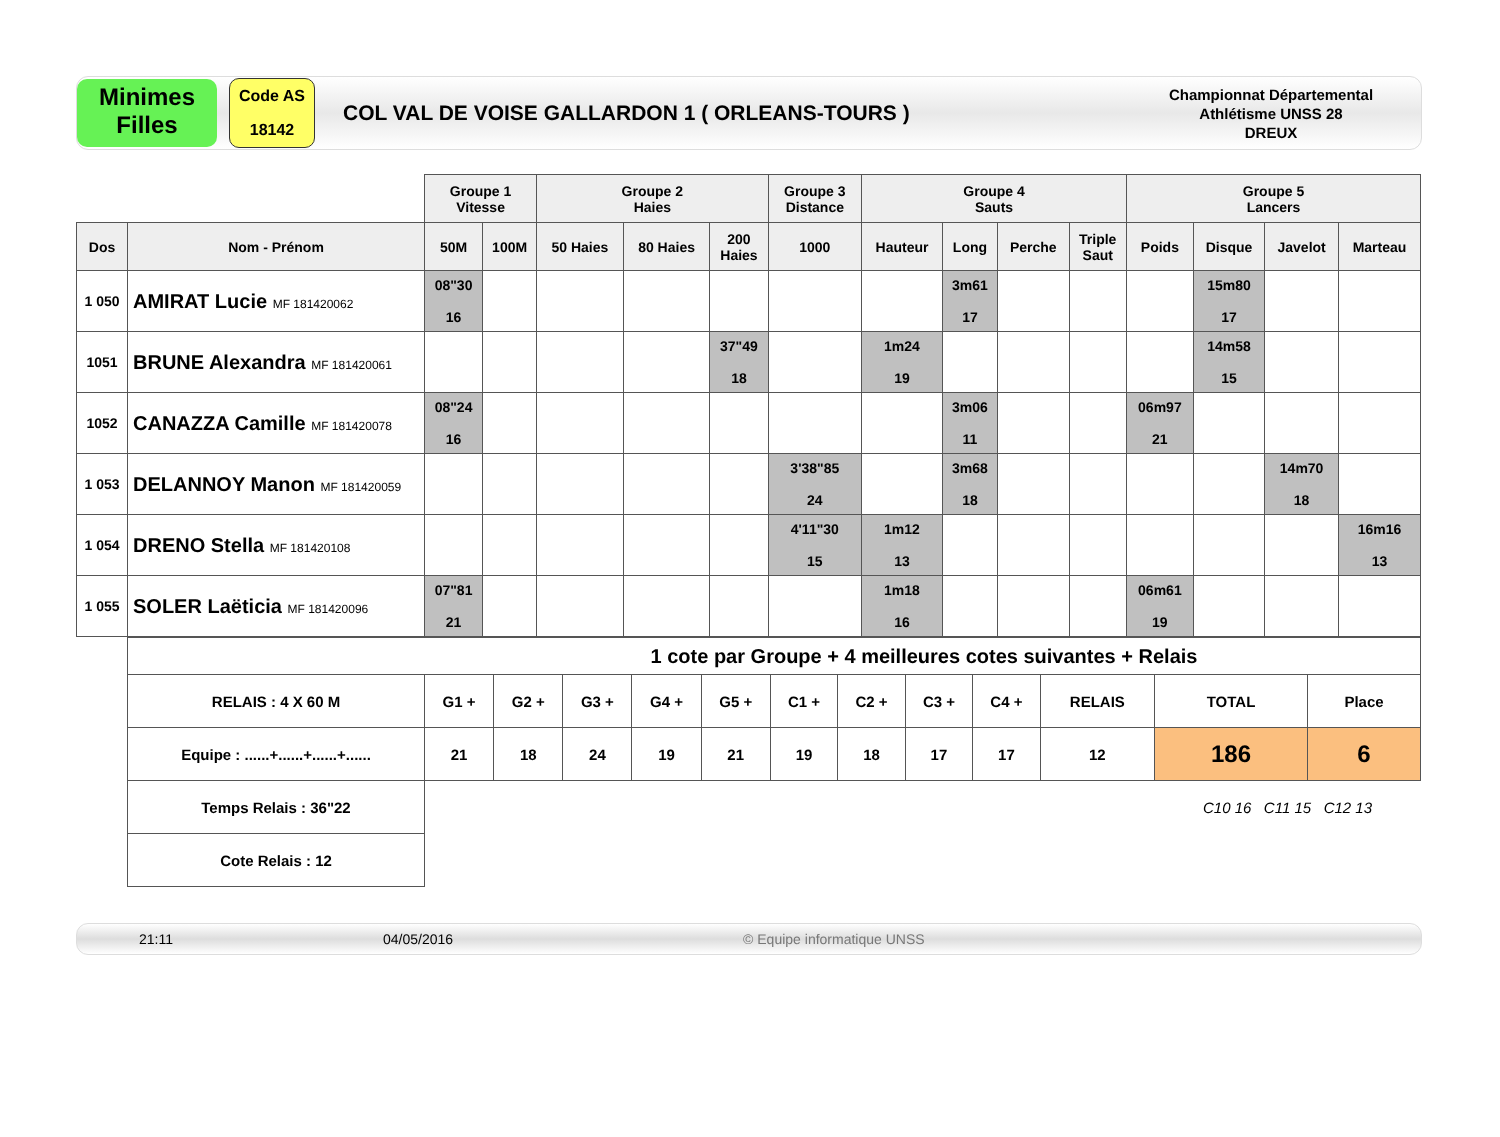Minimes
Filles
Code AS
18142
COL VAL DE VOISE GALLARDON 1 ( ORLEANS-TOURS )
Championnat Départemental
Athlétisme UNSS 28
DREUX
| | | Groupe 1 Vitesse | | Groupe 2 Haies | | | Groupe 3 Distance | Groupe 4 Sauts | | | | Groupe 5 Lancers | | | |
| Dos | Nom - Prénom | 50M | 100M | 50 Haies | 80 Haies | 200 Haies | 1000 | Hauteur | Long | Perche | Triple Saut | Poids | Disque | Javelot | Marteau |
| 1 050 | AMIRAT Lucie MF 181420062 | 08"30 16 | | | | | | | 3m61 17 | | | | 15m80 17 | | |
| 1051 | BRUNE Alexandra MF 181420061 | | | | | 37"49 18 | | 1m24 19 | | | | | 14m58 15 | | |
| 1052 | CANAZZA Camille MF 181420078 | 08"24 16 | | | | | | | 3m06 11 | | | 06m97 21 | | | |
| 1 053 | DELANNOY Manon MF 181420059 | | | | | | 3'38"85 24 | | 3m68 18 | | | | | 14m70 18 | |
| 1 054 | DRENO Stella MF 181420108 | | | | | | 4'11"30 15 | 1m12 13 | | | | | | | 16m16 13 |
| 1 055 | SOLER Laëticia MF 181420096 | 07"81 21 | | | | | | 1m18 16 | | | | 06m61 19 | | | |
| 1 cote par Groupe + 4 meilleures cotes suivantes + Relais | | | | | | | | | | | | |
| RELAIS : 4 X 60 M | G1 + | G2 + | G3 + | G4 + | G5 + | C1 + | C2 + | C3 + | C4 + | RELAIS | TOTAL | Place |
| Equipe : ......+......+......+...... | 21 | 18 | 24 | 19 | 21 | 19 | 18 | 17 | 17 | 12 | 186 | 6 |
| Temps Relais : 36"22 | | | | | | | | | | | C10 16 C11 15 C12 13 | |
| Cote Relais : 12 | | | | | | | | | | | | |
21:11 04/05/2016 © Equipe informatique UNSS